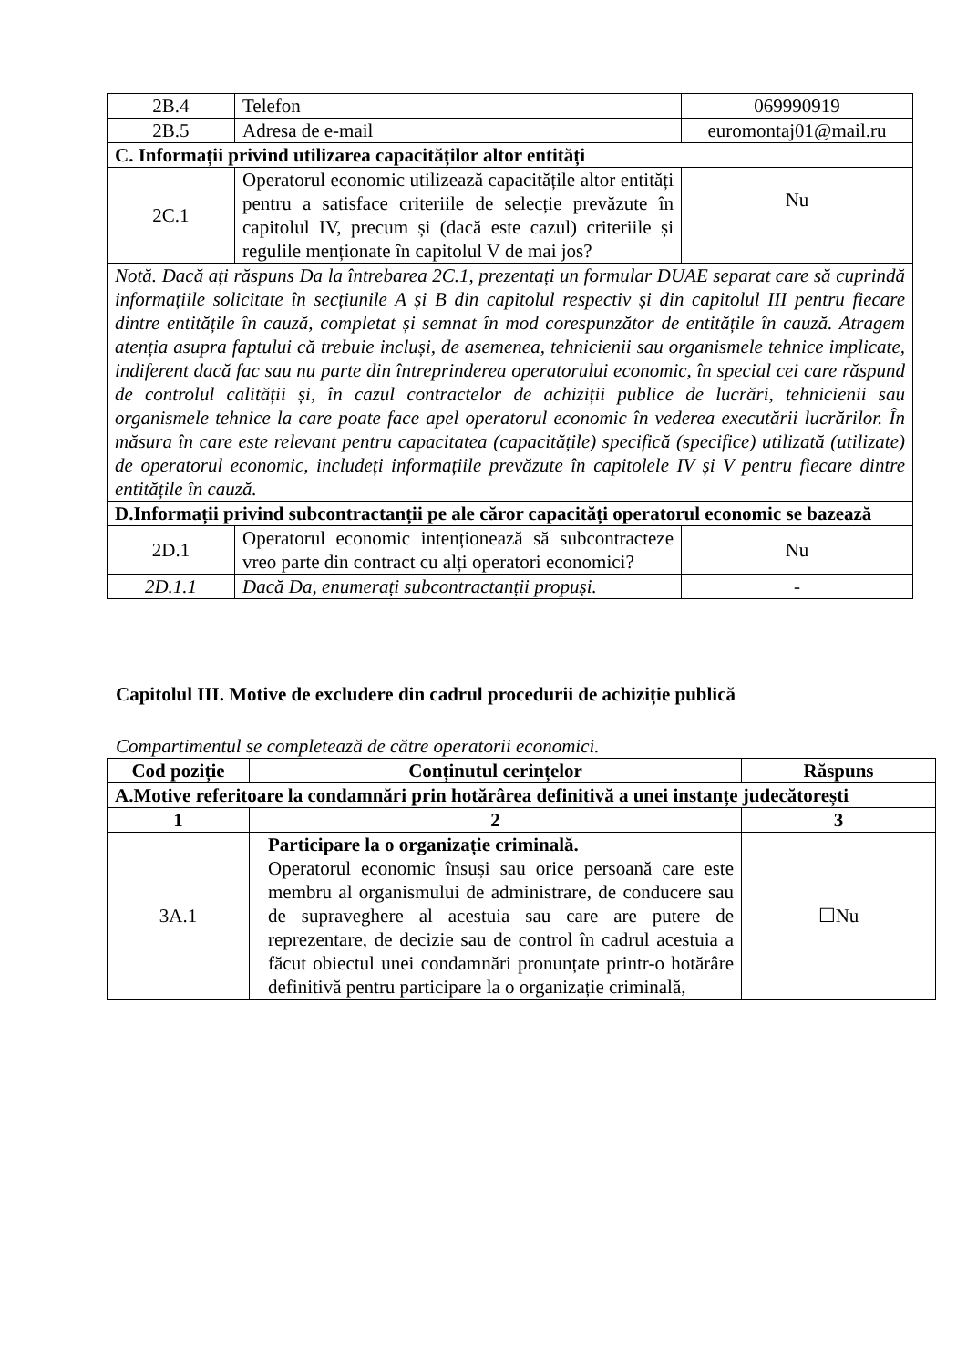| 2B.4 | Telefon | 069990919 |
| 2B.5 | Adresa de e-mail | euromontaj01@mail.ru |
| C. Informații privind utilizarea capacităților altor entități | | |
| 2C.1 | Operatorul economic utilizează capacitățile altor entități pentru a satisface criteriile de selecție prevăzute în capitolul IV, precum și (dacă este cazul) criteriile și regulile menționate în capitolul V de mai jos? | Nu |
| Notă. Dacă ați răspuns Da la întrebarea 2C.1, prezentați un formular DUAE separat care să cuprindă informațiile solicitate în secțiunile A și B din capitolul respectiv și din capitolul III pentru fiecare dintre entitățile în cauză, completat și semnat în mod corespunzător de entitățile în cauză. Atragem atenția asupra faptului că trebuie incluși, de asemenea, tehnicienii sau organismele tehnice implicate, indiferent dacă fac sau nu parte din întreprinderea operatorului economic, în special cei care răspund de controlul calității și, în cazul contractelor de achiziții publice de lucrări, tehnicienii sau organismele tehnice la care poate face apel operatorul economic în vederea executării lucrărilor. În măsura în care este relevant pentru capacitatea (capacitățile) specifică (specifice) utilizată (utilizate) de operatorul economic, includeți informațiile prevăzute în capitolele IV și V pentru fiecare dintre entitățile în cauză. | | |
| D.Informații privind subcontractanții pe ale căror capacități operatorul economic se bazează | | |
| 2D.1 | Operatorul economic intenționează să subcontracteze vreo parte din contract cu alți operatori economici? | Nu |
| 2D.1.1 | Dacă Da, enumerați subcontractanții propuși. | - |
Capitolul III. Motive de excludere din cadrul procedurii de achiziție publică
Compartimentul se completează de către operatorii economici.
| Cod poziție | Conținutul cerințelor | Răspuns |
| --- | --- | --- |
| A.Motive referitoare la condamnări prin hotărârea definitivă a unei instanțe judecătorești | | |
| 1 | 2 | 3 |
| 3A.1 | Participare la o organizație criminală. Operatorul economic însuși sau orice persoană care este membru al organismului de administrare, de conducere sau de supraveghere al acestuia sau care are putere de reprezentare, de decizie sau de control în cadrul acestuia a făcut obiectul unei condamnări pronunțate printr-o hotărâre definitivă pentru participare la o organizație criminală, | ☐Nu |